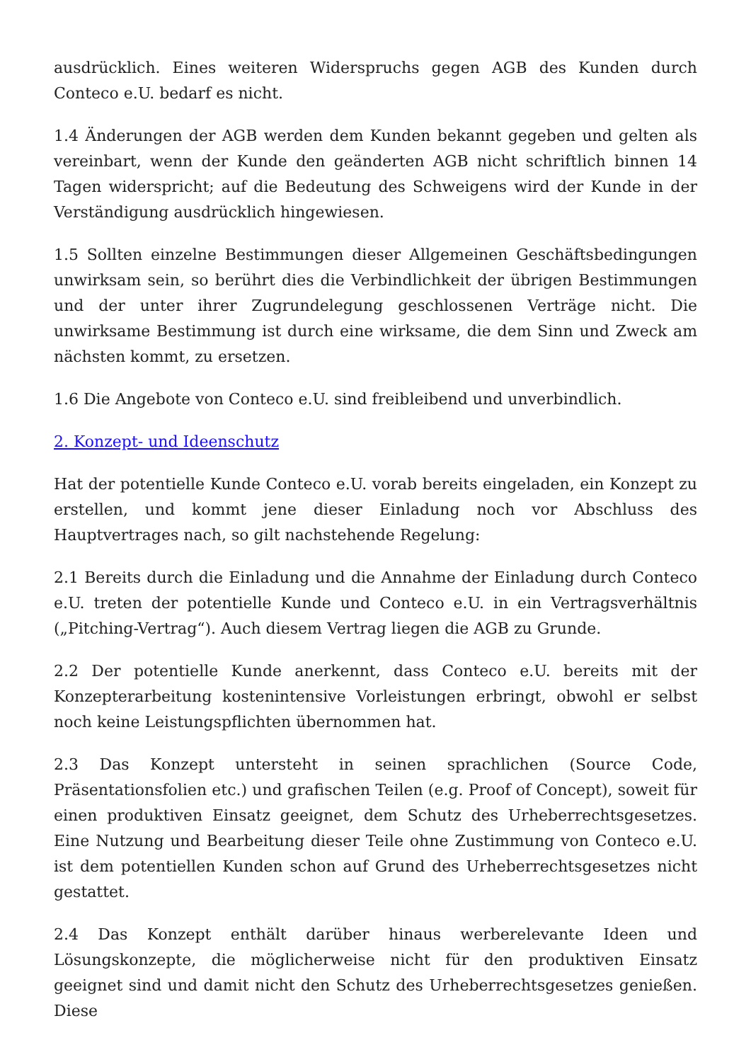ausdrücklich. Eines weiteren Widerspruchs gegen AGB des Kunden durch Conteco e.U. bedarf es nicht.
1.4 Änderungen der AGB werden dem Kunden bekannt gegeben und gelten als vereinbart, wenn der Kunde den geänderten AGB nicht schriftlich binnen 14 Tagen widerspricht; auf die Bedeutung des Schweigens wird der Kunde in der Verständigung ausdrücklich hingewiesen.
1.5 Sollten einzelne Bestimmungen dieser Allgemeinen Geschäftsbedingungen unwirksam sein, so berührt dies die Verbindlichkeit der übrigen Bestimmungen und der unter ihrer Zugrundelegung geschlossenen Verträge nicht. Die unwirksame Bestimmung ist durch eine wirksame, die dem Sinn und Zweck am nächsten kommt, zu ersetzen.
1.6 Die Angebote von Conteco e.U. sind freibleibend und unverbindlich.
2. Konzept- und Ideenschutz
Hat der potentielle Kunde Conteco e.U. vorab bereits eingeladen, ein Konzept zu erstellen, und kommt jene dieser Einladung noch vor Abschluss des Hauptvertrages nach, so gilt nachstehende Regelung:
2.1 Bereits durch die Einladung und die Annahme der Einladung durch Conteco e.U. treten der potentielle Kunde und Conteco e.U. in ein Vertragsverhältnis („Pitching-Vertrag“). Auch diesem Vertrag liegen die AGB zu Grunde.
2.2 Der potentielle Kunde anerkennt, dass Conteco e.U. bereits mit der Konzepterarbeitung kostenintensive Vorleistungen erbringt, obwohl er selbst noch keine Leistungspflichten übernommen hat.
2.3 Das Konzept untersteht in seinen sprachlichen (Source Code, Präsentationsfolien etc.) und grafischen Teilen (e.g. Proof of Concept), soweit für einen produktiven Einsatz geeignet, dem Schutz des Urheberrechtsgesetzes. Eine Nutzung und Bearbeitung dieser Teile ohne Zustimmung von Conteco e.U. ist dem potentiellen Kunden schon auf Grund des Urheberrechtsgesetzes nicht gestattet.
2.4 Das Konzept enthält darüber hinaus werberelevante Ideen und Lösungskonzepte, die möglicherweise nicht für den produktiven Einsatz geeignet sind und damit nicht den Schutz des Urheberrechtsgesetzes genießen. Diese